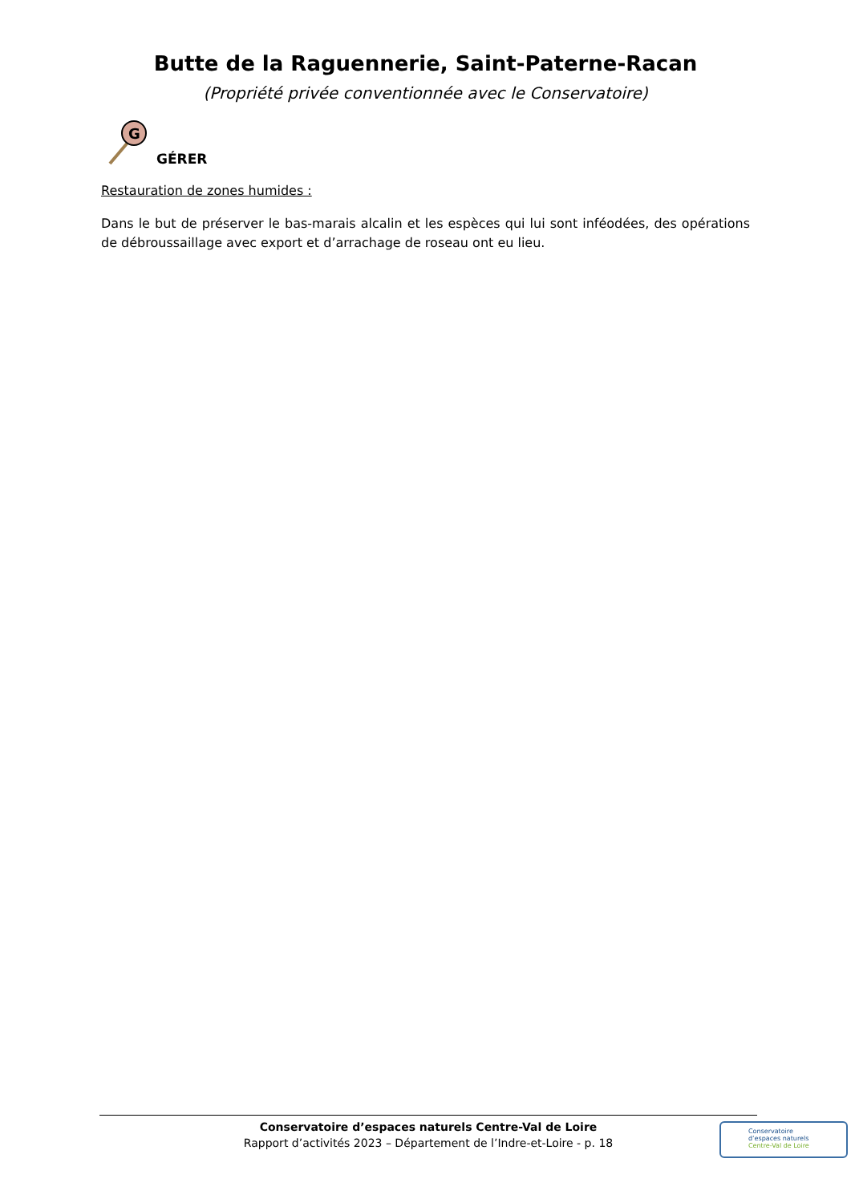Butte de la Raguennerie, Saint-Paterne-Racan
(Propriété privée conventionnée avec le Conservatoire)
G
GÉRER
Restauration de zones humides :
Dans le but de préserver le bas-marais alcalin et les espèces qui lui sont inféodées, des opérations de débroussaillage avec export et d’arrachage de roseau ont eu lieu.
Conservatoire d’espaces naturels Centre-Val de Loire
Rapport d’activités 2023 – Département de l’Indre-et-Loire - p. 18
Conservatoire
d’espaces naturels
Centre-Val de Loire